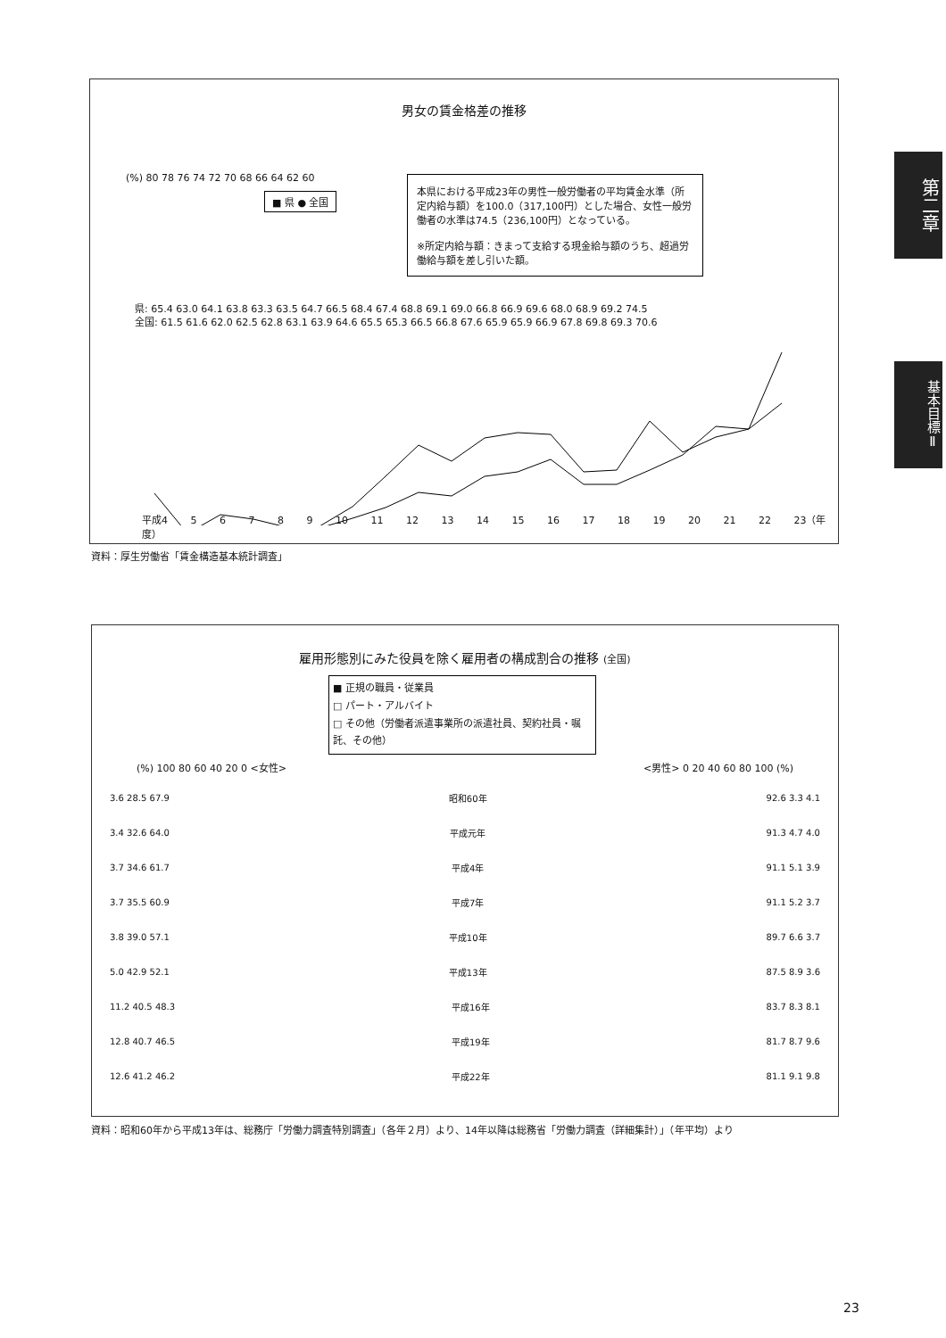第二章
基本目標Ⅱ
男女の賃金格差の推移
(%) 80 78 76 74 72 70 68 66 64 62 60
■ 県 ● 全国
本県における平成23年の男性一般労働者の平均賃金水準（所定内給与額）を100.0（317,100円）とした場合、女性一般労働者の水準は74.5（236,100円）となっている。
※所定内給与額：きまって支給する現金給与額のうち、超過労働給与額を差し引いた額。
県: 65.4 63.0 64.1 63.8 63.3 63.5 64.7 66.5 68.4 67.4 68.8 69.1 69.0 66.8 66.9 69.6 68.0 68.9 69.2 74.5
全国: 61.5 61.6 62.0 62.5 62.8 63.1 63.9 64.6 65.5 65.3 66.5 66.8 67.6 65.9 65.9 66.9 67.8 69.8 69.3 70.6
平成4 5 6 7 8 9 10 11 12 13 14 15 16 17 18 19 20 21 22 23（年度）
資料：厚生労働省「賃金構造基本統計調査」
雇用形態別にみた役員を除く雇用者の構成割合の推移 (全国)
■ 正規の職員・従業員
□ パート・アルバイト
□ その他（労働者派遣事業所の派遣社員、契約社員・嘱託、その他）
(%) 100 80 60 40 20 0 <女性> <男性> 0 20 40 60 80 100 (%)
3.6 28.5 67.9 昭和60年 92.6 3.3 4.1
3.4 32.6 64.0 平成元年 91.3 4.7 4.0
3.7 34.6 61.7 平成4年 91.1 5.1 3.9
3.7 35.5 60.9 平成7年 91.1 5.2 3.7
3.8 39.0 57.1 平成10年 89.7 6.6 3.7
5.0 42.9 52.1 平成13年 87.5 8.9 3.6
11.2 40.5 48.3 平成16年 83.7 8.3 8.1
12.8 40.7 46.5 平成19年 81.7 8.7 9.6
12.6 41.2 46.2 平成22年 81.1 9.1 9.8
資料：昭和60年から平成13年は、総務庁「労働力調査特別調査」（各年２月）より、14年以降は総務省「労働力調査（詳細集計）」（年平均）より
23